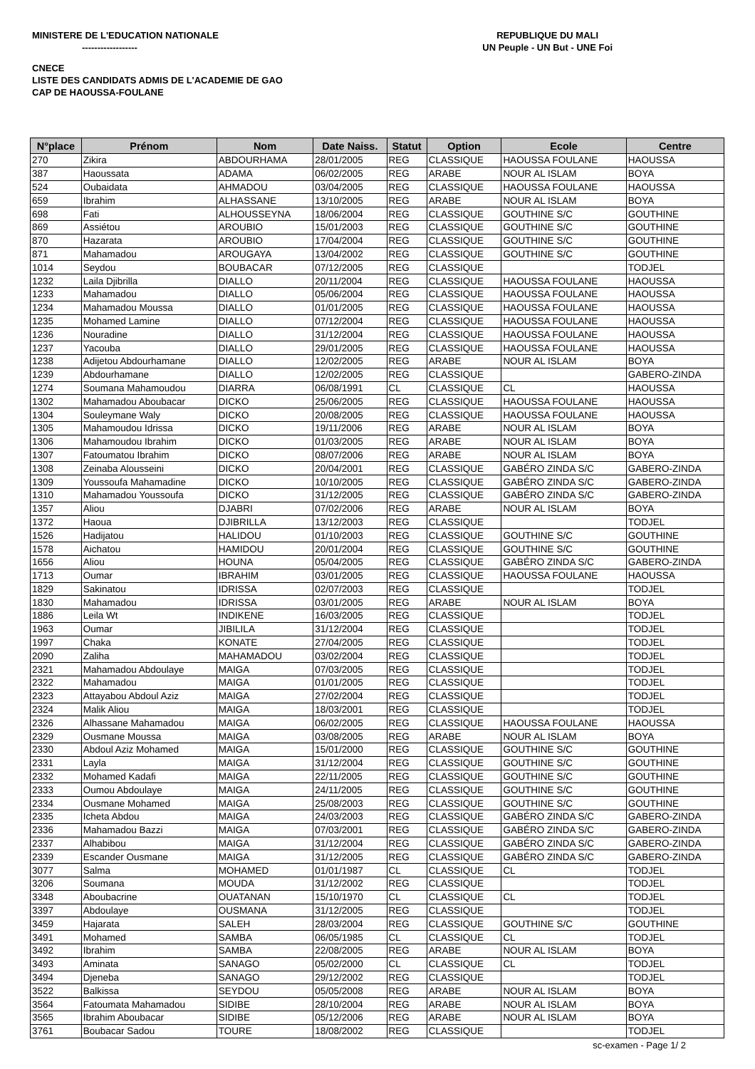MINISTERE DE L'EDUCATION NATIONALE
------------------
REPUBLIQUE DU MALI
UN Peuple - UN But - UNE Foi
CNECE
LISTE DES CANDIDATS ADMIS DE L'ACADEMIE DE GAO
CAP DE HAOUSSA-FOULANE
| N°place | Prénom | Nom | Date Naiss. | Statut | Option | Ecole | Centre |
| --- | --- | --- | --- | --- | --- | --- | --- |
| 270 | Zikira | ABDOURHAMA | 28/01/2005 | REG | CLASSIQUE | HAOUSSA FOULANE | HAOUSSA |
| 387 | Haoussata | ADAMA | 06/02/2005 | REG | ARABE | NOUR AL ISLAM | BOYA |
| 524 | Oubaidata | AHMADOU | 03/04/2005 | REG | CLASSIQUE | HAOUSSA FOULANE | HAOUSSA |
| 659 | Ibrahim | ALHASSANE | 13/10/2005 | REG | ARABE | NOUR AL ISLAM | BOYA |
| 698 | Fati | ALHOUSSEYNA | 18/06/2004 | REG | CLASSIQUE | GOUTHINE S/C | GOUTHINE |
| 869 | Assiétou | AROUBIO | 15/01/2003 | REG | CLASSIQUE | GOUTHINE S/C | GOUTHINE |
| 870 | Hazarata | AROUBIO | 17/04/2004 | REG | CLASSIQUE | GOUTHINE S/C | GOUTHINE |
| 871 | Mahamadou | AROUGAYA | 13/04/2002 | REG | CLASSIQUE | GOUTHINE S/C | GOUTHINE |
| 1014 | Seydou | BOUBACAR | 07/12/2005 | REG | CLASSIQUE | | TODJEL |
| 1232 | Laila Djibrilla | DIALLO | 20/11/2004 | REG | CLASSIQUE | HAOUSSA FOULANE | HAOUSSA |
| 1233 | Mahamadou | DIALLO | 05/06/2004 | REG | CLASSIQUE | HAOUSSA FOULANE | HAOUSSA |
| 1234 | Mahamadou Moussa | DIALLO | 01/01/2005 | REG | CLASSIQUE | HAOUSSA FOULANE | HAOUSSA |
| 1235 | Mohamed Lamine | DIALLO | 07/12/2004 | REG | CLASSIQUE | HAOUSSA FOULANE | HAOUSSA |
| 1236 | Nouradine | DIALLO | 31/12/2004 | REG | CLASSIQUE | HAOUSSA FOULANE | HAOUSSA |
| 1237 | Yacouba | DIALLO | 29/01/2005 | REG | CLASSIQUE | HAOUSSA FOULANE | HAOUSSA |
| 1238 | Adijetou Abdourhamane | DIALLO | 12/02/2005 | REG | ARABE | NOUR AL ISLAM | BOYA |
| 1239 | Abdourhamane | DIALLO | 12/02/2005 | REG | CLASSIQUE | | GABERO-ZINDA |
| 1274 | Soumana Mahamoudou | DIARRA | 06/08/1991 | CL | CLASSIQUE | CL | HAOUSSA |
| 1302 | Mahamadou Aboubacar | DICKO | 25/06/2005 | REG | CLASSIQUE | HAOUSSA FOULANE | HAOUSSA |
| 1304 | Souleymane Waly | DICKO | 20/08/2005 | REG | CLASSIQUE | HAOUSSA FOULANE | HAOUSSA |
| 1305 | Mahamoudou Idrissa | DICKO | 19/11/2006 | REG | ARABE | NOUR AL ISLAM | BOYA |
| 1306 | Mahamoudou Ibrahim | DICKO | 01/03/2005 | REG | ARABE | NOUR AL ISLAM | BOYA |
| 1307 | Fatoumatou Ibrahim | DICKO | 08/07/2006 | REG | ARABE | NOUR AL ISLAM | BOYA |
| 1308 | Zeinaba Alousseini | DICKO | 20/04/2001 | REG | CLASSIQUE | GABÉRO ZINDA S/C | GABERO-ZINDA |
| 1309 | Youssoufa Mahamadine | DICKO | 10/10/2005 | REG | CLASSIQUE | GABÉRO ZINDA S/C | GABERO-ZINDA |
| 1310 | Mahamadou Youssoufa | DICKO | 31/12/2005 | REG | CLASSIQUE | GABÉRO ZINDA S/C | GABERO-ZINDA |
| 1357 | Aliou | DJABRI | 07/02/2006 | REG | ARABE | NOUR AL ISLAM | BOYA |
| 1372 | Haoua | DJIBRILLA | 13/12/2003 | REG | CLASSIQUE | | TODJEL |
| 1526 | Hadijatou | HALIDOU | 01/10/2003 | REG | CLASSIQUE | GOUTHINE S/C | GOUTHINE |
| 1578 | Aichatou | HAMIDOU | 20/01/2004 | REG | CLASSIQUE | GOUTHINE S/C | GOUTHINE |
| 1656 | Aliou | HOUNA | 05/04/2005 | REG | CLASSIQUE | GABÉRO ZINDA S/C | GABERO-ZINDA |
| 1713 | Oumar | IBRAHIM | 03/01/2005 | REG | CLASSIQUE | HAOUSSA FOULANE | HAOUSSA |
| 1829 | Sakinatou | IDRISSA | 02/07/2003 | REG | CLASSIQUE | | TODJEL |
| 1830 | Mahamadou | IDRISSA | 03/01/2005 | REG | ARABE | NOUR AL ISLAM | BOYA |
| 1886 | Leila Wt | INDIKENE | 16/03/2005 | REG | CLASSIQUE | | TODJEL |
| 1963 | Oumar | JIBILILA | 31/12/2004 | REG | CLASSIQUE | | TODJEL |
| 1997 | Chaka | KONATE | 27/04/2005 | REG | CLASSIQUE | | TODJEL |
| 2090 | Zaliha | MAHAMADOU | 03/02/2004 | REG | CLASSIQUE | | TODJEL |
| 2321 | Mahamadou Abdoulaye | MAIGA | 07/03/2005 | REG | CLASSIQUE | | TODJEL |
| 2322 | Mahamadou | MAIGA | 01/01/2005 | REG | CLASSIQUE | | TODJEL |
| 2323 | Attayabou Abdoul Aziz | MAIGA | 27/02/2004 | REG | CLASSIQUE | | TODJEL |
| 2324 | Malik Aliou | MAIGA | 18/03/2001 | REG | CLASSIQUE | | TODJEL |
| 2326 | Alhassane Mahamadou | MAIGA | 06/02/2005 | REG | CLASSIQUE | HAOUSSA FOULANE | HAOUSSA |
| 2329 | Ousmane Moussa | MAIGA | 03/08/2005 | REG | ARABE | NOUR AL ISLAM | BOYA |
| 2330 | Abdoul Aziz Mohamed | MAIGA | 15/01/2000 | REG | CLASSIQUE | GOUTHINE S/C | GOUTHINE |
| 2331 | Layla | MAIGA | 31/12/2004 | REG | CLASSIQUE | GOUTHINE S/C | GOUTHINE |
| 2332 | Mohamed Kadafi | MAIGA | 22/11/2005 | REG | CLASSIQUE | GOUTHINE S/C | GOUTHINE |
| 2333 | Oumou Abdoulaye | MAIGA | 24/11/2005 | REG | CLASSIQUE | GOUTHINE S/C | GOUTHINE |
| 2334 | Ousmane Mohamed | MAIGA | 25/08/2003 | REG | CLASSIQUE | GOUTHINE S/C | GOUTHINE |
| 2335 | Icheta Abdou | MAIGA | 24/03/2003 | REG | CLASSIQUE | GABÉRO ZINDA S/C | GABERO-ZINDA |
| 2336 | Mahamadou Bazzi | MAIGA | 07/03/2001 | REG | CLASSIQUE | GABÉRO ZINDA S/C | GABERO-ZINDA |
| 2337 | Alhabibou | MAIGA | 31/12/2004 | REG | CLASSIQUE | GABÉRO ZINDA S/C | GABERO-ZINDA |
| 2339 | Escander Ousmane | MAIGA | 31/12/2005 | REG | CLASSIQUE | GABÉRO ZINDA S/C | GABERO-ZINDA |
| 3077 | Salma | MOHAMED | 01/01/1987 | CL | CLASSIQUE | CL | TODJEL |
| 3206 | Soumana | MOUDA | 31/12/2002 | REG | CLASSIQUE | | TODJEL |
| 3348 | Aboubacrine | OUATANAN | 15/10/1970 | CL | CLASSIQUE | CL | TODJEL |
| 3397 | Abdoulaye | OUSMANA | 31/12/2005 | REG | CLASSIQUE | | TODJEL |
| 3459 | Hajarata | SALEH | 28/03/2004 | REG | CLASSIQUE | GOUTHINE S/C | GOUTHINE |
| 3491 | Mohamed | SAMBA | 06/05/1985 | CL | CLASSIQUE | CL | TODJEL |
| 3492 | Ibrahim | SAMBA | 22/08/2005 | REG | ARABE | NOUR AL ISLAM | BOYA |
| 3493 | Aminata | SANAGO | 05/02/2000 | CL | CLASSIQUE | CL | TODJEL |
| 3494 | Djeneba | SANAGO | 29/12/2002 | REG | CLASSIQUE | | TODJEL |
| 3522 | Balkissa | SEYDOU | 05/05/2008 | REG | ARABE | NOUR AL ISLAM | BOYA |
| 3564 | Fatoumata Mahamadou | SIDIBE | 28/10/2004 | REG | ARABE | NOUR AL ISLAM | BOYA |
| 3565 | Ibrahim Aboubacar | SIDIBE | 05/12/2006 | REG | ARABE | NOUR AL ISLAM | BOYA |
| 3761 | Boubacar Sadou | TOURE | 18/08/2002 | REG | CLASSIQUE | | TODJEL |
sc-examen - Page 1/ 2